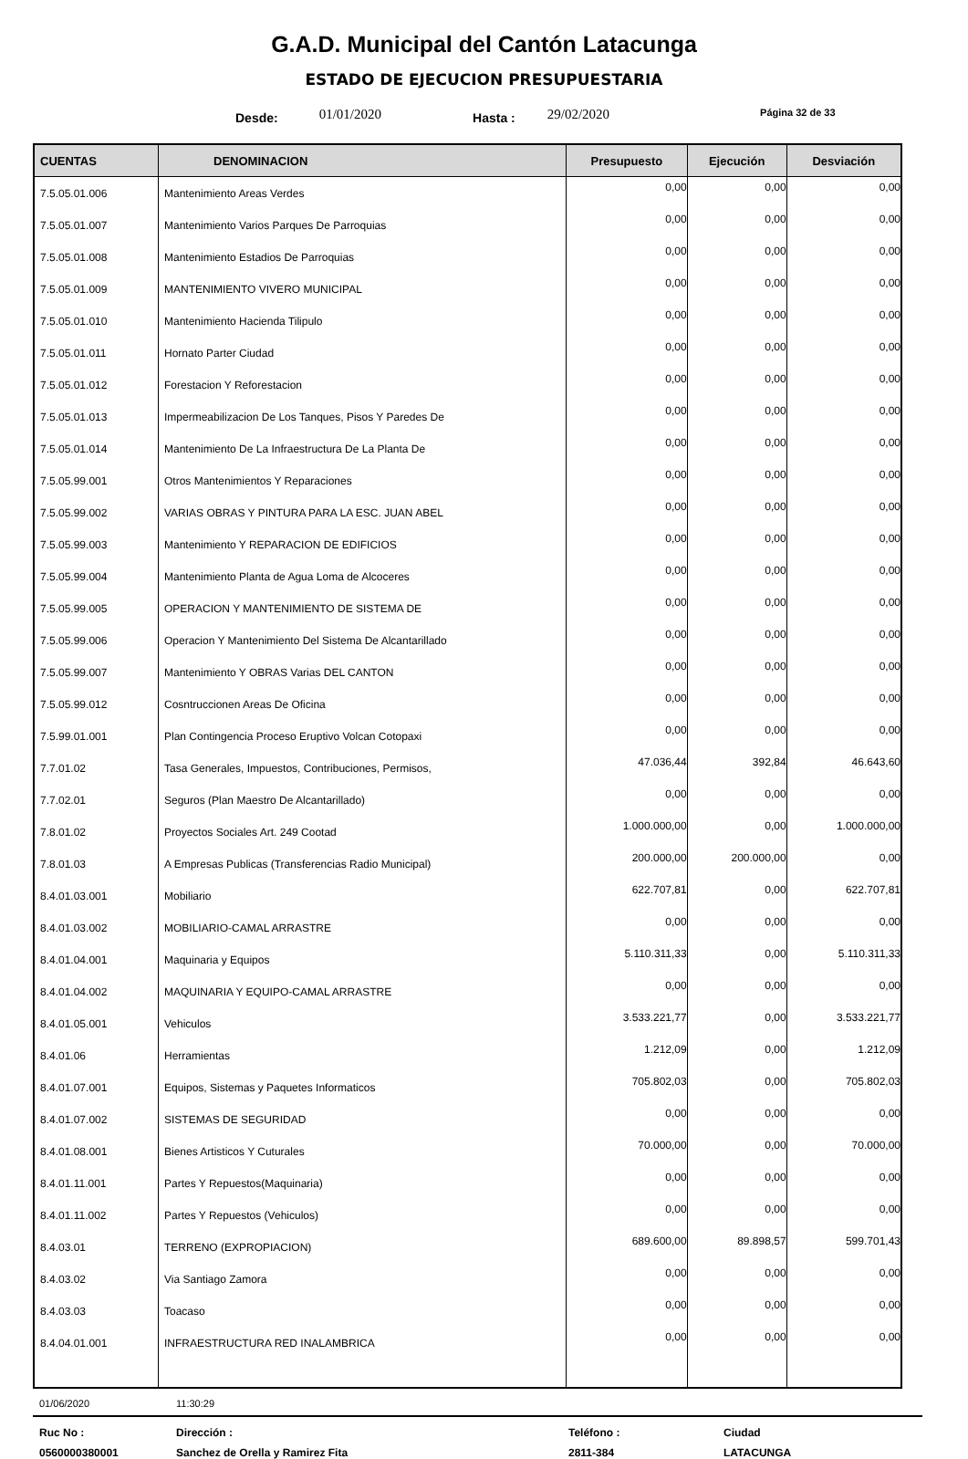G.A.D. Municipal del Cantón Latacunga
ESTADO DE EJECUCION PRESUPUESTARIA
Desde: 01/01/2020 Hasta : 29/02/2020 Página 32 de 33
| CUENTAS | DENOMINACION | Presupuesto | Ejecución | Desviación |
| --- | --- | --- | --- | --- |
| 7.5.05.01.006 | Mantenimiento Areas Verdes | 0,00 | 0,00 | 0,00 |
| 7.5.05.01.007 | Mantenimiento Varios Parques De Parroquias | 0,00 | 0,00 | 0,00 |
| 7.5.05.01.008 | Mantenimiento Estadios De Parroquias | 0,00 | 0,00 | 0,00 |
| 7.5.05.01.009 | MANTENIMIENTO VIVERO MUNICIPAL | 0,00 | 0,00 | 0,00 |
| 7.5.05.01.010 | Mantenimiento Hacienda Tilipulo | 0,00 | 0,00 | 0,00 |
| 7.5.05.01.011 | Hornato Parter Ciudad | 0,00 | 0,00 | 0,00 |
| 7.5.05.01.012 | Forestacion Y Reforestacion | 0,00 | 0,00 | 0,00 |
| 7.5.05.01.013 | Impermeabilizacion De Los Tanques, Pisos Y Paredes De | 0,00 | 0,00 | 0,00 |
| 7.5.05.01.014 | Mantenimiento De La Infraestructura De La Planta De | 0,00 | 0,00 | 0,00 |
| 7.5.05.99.001 | Otros Mantenimientos Y Reparaciones | 0,00 | 0,00 | 0,00 |
| 7.5.05.99.002 | VARIAS OBRAS Y PINTURA PARA LA ESC. JUAN ABEL | 0,00 | 0,00 | 0,00 |
| 7.5.05.99.003 | Mantenimiento Y REPARACION DE EDIFICIOS | 0,00 | 0,00 | 0,00 |
| 7.5.05.99.004 | Mantenimiento Planta de Agua Loma de Alcoceres | 0,00 | 0,00 | 0,00 |
| 7.5.05.99.005 | OPERACION Y MANTENIMIENTO DE SISTEMA DE | 0,00 | 0,00 | 0,00 |
| 7.5.05.99.006 | Operacion Y Mantenimiento Del Sistema De Alcantarillado | 0,00 | 0,00 | 0,00 |
| 7.5.05.99.007 | Mantenimiento Y OBRAS Varias DEL CANTON | 0,00 | 0,00 | 0,00 |
| 7.5.05.99.012 | Cosntruccionen Areas De Oficina | 0,00 | 0,00 | 0,00 |
| 7.5.99.01.001 | Plan Contingencia Proceso Eruptivo Volcan Cotopaxi | 0,00 | 0,00 | 0,00 |
| 7.7.01.02 | Tasa Generales, Impuestos, Contribuciones, Permisos, | 47.036,44 | 392,84 | 46.643,60 |
| 7.7.02.01 | Seguros (Plan Maestro De Alcantarillado) | 0,00 | 0,00 | 0,00 |
| 7.8.01.02 | Proyectos Sociales Art. 249 Cootad | 1.000.000,00 | 0,00 | 1.000.000,00 |
| 7.8.01.03 | A Empresas Publicas (Transferencias Radio Municipal) | 200.000,00 | 200.000,00 | 0,00 |
| 8.4.01.03.001 | Mobiliario | 622.707,81 | 0,00 | 622.707,81 |
| 8.4.01.03.002 | MOBILIARIO-CAMAL ARRASTRE | 0,00 | 0,00 | 0,00 |
| 8.4.01.04.001 | Maquinaria y Equipos | 5.110.311,33 | 0,00 | 5.110.311,33 |
| 8.4.01.04.002 | MAQUINARIA Y EQUIPO-CAMAL ARRASTRE | 0,00 | 0,00 | 0,00 |
| 8.4.01.05.001 | Vehiculos | 3.533.221,77 | 0,00 | 3.533.221,77 |
| 8.4.01.06 | Herramientas | 1.212,09 | 0,00 | 1.212,09 |
| 8.4.01.07.001 | Equipos, Sistemas y Paquetes Informaticos | 705.802,03 | 0,00 | 705.802,03 |
| 8.4.01.07.002 | SISTEMAS DE SEGURIDAD | 0,00 | 0,00 | 0,00 |
| 8.4.01.08.001 | Bienes Artisticos Y Cuturales | 70.000,00 | 0,00 | 70.000,00 |
| 8.4.01.11.001 | Partes Y Repuestos(Maquinaria) | 0,00 | 0,00 | 0,00 |
| 8.4.01.11.002 | Partes Y Repuestos (Vehiculos) | 0,00 | 0,00 | 0,00 |
| 8.4.03.01 | TERRENO (EXPROPIACION) | 689.600,00 | 89.898,57 | 599.701,43 |
| 8.4.03.02 | Via Santiago Zamora | 0,00 | 0,00 | 0,00 |
| 8.4.03.03 | Toacaso | 0,00 | 0,00 | 0,00 |
| 8.4.04.01.001 | INFRAESTRUCTURA RED INALAMBRICA | 0,00 | 0,00 | 0,00 |
01/06/2020 11:30:29
Ruc No : Dirección : Teléfono : Ciudad 0560000380001 Sanchez de Orella y Ramirez Fita 2811-384 LATACUNGA